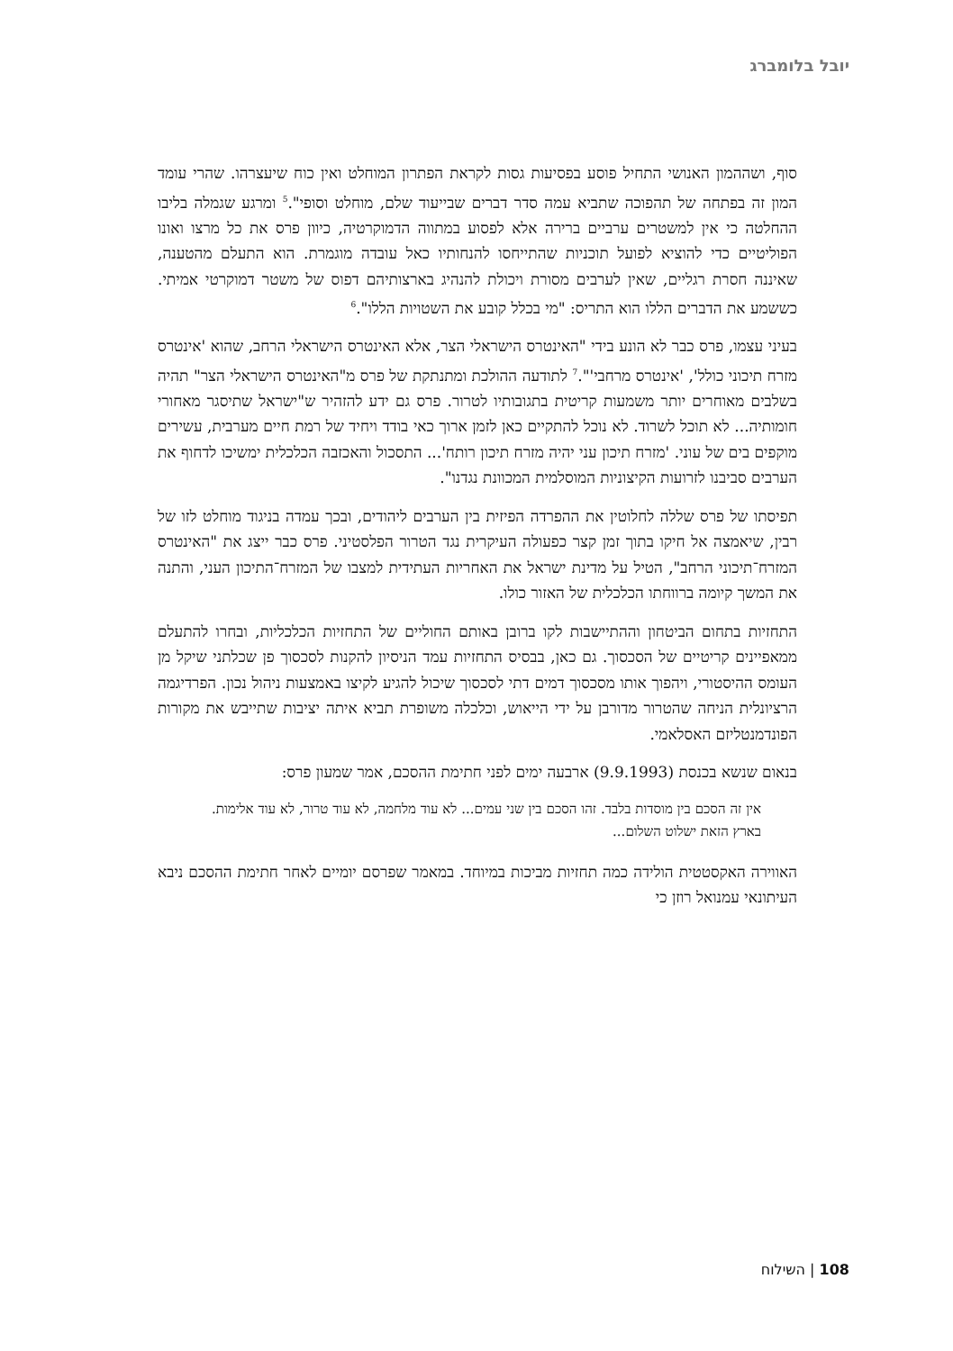יובל בלומברג
סוף, ושההמון האנושי התחיל פוסע בפסיעות גסות לקראת הפתרון המוחלט ואין כוח שיעצרהו. שהרי עומד המון זה בפתחה של תהפוכה שתביא עמה סדר דברים שבייעוד שלם, מוחלט וסופי".<sup>5</sup> ומרגע שגמלה בליבו ההחלטה כי אין למשטרים ערביים ברירה אלא לפסוע במתווה הדמוקרטיה, כיוון פרס את כל מרצו ואונו הפוליטיים כדי להוציא לפועל תוכניות שהתייחסו להנחותיו כאל עובדה מוגמרת. הוא התעלם מהטענה, שאיננה חסרת רגליים, שאין לערבים מסורת ויכולת להנהיג בארצותיהם דפוס של משטר דמוקרטי אמיתי. כששמע את הדברים הללו הוא התריס: "מי בכלל קובע את השטויות הללו".<sup>6</sup>
בעיני עצמו, פרס כבר לא הונע בידי "האינטרס הישראלי הצר, אלא האינטרס הישראלי הרחב, שהוא 'אינטרס מזרח תיכוני כולל', 'אינטרס מרחבי'".<sup>7</sup> לתודעה ההולכת ומתנתקת של פרס מ"האינטרס הישראלי הצר" תהיה בשלבים מאוחרים יותר משמעות קריטית בתגובותיו לטרור. פרס גם ידע להזהיר ש"ישראל שתיסגר מאחורי חומותיה... לא תוכל לשרוד. לא נוכל להתקיים כאן לזמן ארוך כאי בודד ויחיד של רמת חיים מערבית, עשירים מוקפים בים של עוני. 'מזרח תיכון עני יהיה מזרח תיכון רותח'... התסכול והאכזבה הכלכלית ימשיכו לדחוף את הערבים סביבנו לזרועות הקיצוניות המוסלמית המכוונת נגדנו".
תפיסתו של פרס שללה לחלוטין את ההפרדה הפיזית בין הערבים ליהודים, ובכך עמדה בניגוד מוחלט לזו של רבין, שיאמצה אל חיקו בתוך זמן קצר כפעולה העיקרית נגד הטרור הפלסטיני. פרס כבר ייצג את "האינטרס המזרח־תיכוני הרחב", הטיל על מדינת ישראל את האחריות העתידית למצבו של המזרח־התיכון העני, והתנה את המשך קיומה ברווחתו הכלכלית של האזור כולו.
התחזיות בתחום הביטחון וההתיישבות לקו ברובן באותם החוליים של התחזיות הכלכליות, ובחרו להתעלם ממאפיינים קריטיים של הסכסוך. גם כאן, בבסיס התחזיות עמד הניסיון להקנות לסכסוך פן שכלתני שיקל מן העומס ההיסטורי, ויהפוך אותו מסכסוך דמים דתי לסכסוך שיכול להגיע לקיצו באמצעות ניהול נכון. הפרדיגמה הרציונלית הניחה שהטרור מדורבן על ידי הייאוש, וכלכלה משופרת תביא איתה יציבות שתייבש את מקורות הפונדמנטליזם האסלאמי.
בנאום שנשא בכנסת (9.9.1993) ארבעה ימים לפני חתימת ההסכם, אמר שמעון פרס:
אין זה הסכם בין מוסדות בלבד. זהו הסכם בין שני עמים... לא עוד מלחמה, לא עוד טרור, לא עוד אלימות. בארץ הזאת ישלוט השלום...
האווירה האקסטטית הולידה כמה תחזיות מביכות במיוחד. במאמר שפרסם יומיים לאחר חתימת ההסכם ניבא העיתונאי עמנואל רוזן כי
108 | השילוח